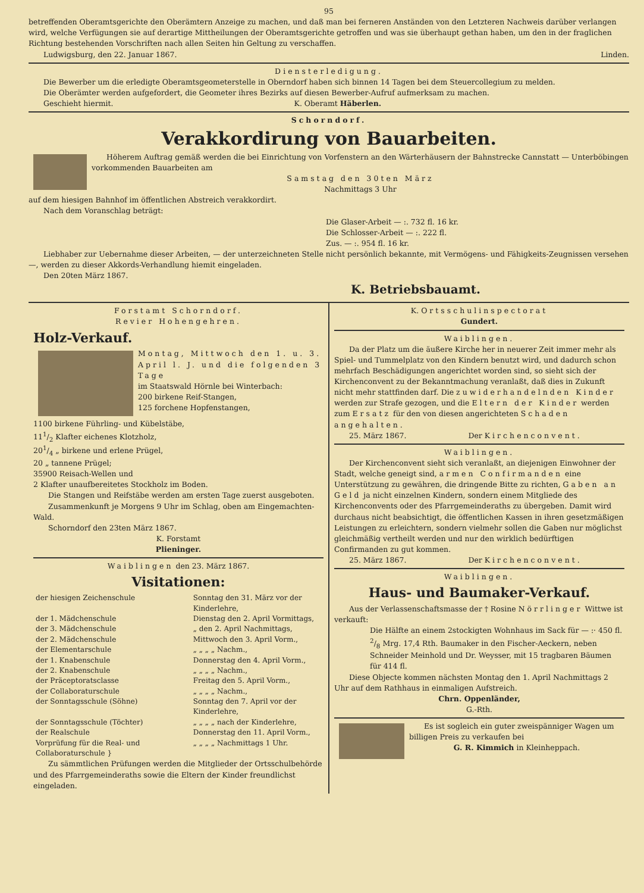95
betreffenden Oberamtsgerichte den Oberämtern Anzeige zu machen, und daß man bei ferneren Anständen von den Letzteren Nachweis darüber verlangen wird, welche Verfügungen sie auf derartige Mittheilungen der Oberamtsgerichte getroffen und was sie überhaupt gethan haben, um den in der fraglichen Richtung bestehenden Vorschriften nach allen Seiten hin Geltung zu verschaffen.
Ludwigsburg, den 22. Januar 1867. Linden.
Diensterledigung.
Die Bewerber um die erledigte Oberamtsgeometerstelle in Oberndorf haben sich binnen 14 Tagen bei dem Steuercollegium zu melden.
Die Oberämter werden aufgefordert, die Geometer ihres Bezirks auf diesen Bewerber-Aufruf aufmerksam zu machen.
Geschieht hiermit. K. Oberamt Häberlen.
Schorndorf.
Verakkordirung von Bauarbeiten.
Höherem Auftrag gemäß werden die bei Einrichtung von Vorfenstern an den Wärterhäusern der Bahnstrecke Cannstatt — Unterböbingen vorkommenden Bauarbeiten am
Samstag den 30ten März
Nachmittags 3 Uhr
auf dem hiesigen Bahnhof im öffentlichen Abstreich verakkordirt.
Nach dem Voranschlag beträgt:
Die Glaser-Arbeit — :. 732 fl. 16 kr.
Die Schlosser-Arbeit — :. 222 fl.
Zus. — :. 954 fl. 16 kr.
Liebhaber zur Uebernahme dieser Arbeiten, — der unterzeichneten Stelle nicht persönlich bekannte, mit Vermögens- und Fähigkeits-Zeugnissen versehen —, werden zu dieser Akkords-Verhandlung hiemit eingeladen.
Den 20ten März 1867.
K. Betriebsbauamt.
Forstamt Schorndorf.
Revier Hohengehren.
Holz-Verkauf.
Montag, Mittwoch den 1. u. 3. April l. J. und die folgenden 3 Tage
im Staatswald Hörnle bei Winterbach:
200 birkene Reif-Stangen,
125 forchene Hopfenstangen,
1100 birkene Führling- und Kübelstäbe,
111/2 Klafter eichenes Klotzholz,
201/4 „ birkene und erlene Prügel,
20 „ tannene Prügel;
35900 Reisach-Wellen und
2 Klafter unaufbereitetes Stockholz im Boden.
Die Stangen und Reifstäbe werden am ersten Tage zuerst ausgeboten.
Zusammenkunft je Morgens 9 Uhr im Schlag, oben am Eingemachten-Wald.
Schorndorf den 23ten März 1867.
K. Forstamt
Plieninger.
Waiblingen den 23. März 1867.
Visitationen:
| der hiesigen Zeichenschule | Sonntag den 31. März vor der Kinderlehre, |
| der 1. Mädchenschule | Dienstag den 2. April Vormittags, |
| der 3. Mädchenschule | „ den 2. April Nachmittags, |
| der 2. Mädchenschule | Mittwoch den 3. April Vorm., |
| der Elementarschule | „ „ „ „ Nachm., |
| der 1. Knabenschule | Donnerstag den 4. April Vorm., |
| der 2. Knabenschule | „ „ „ „ Nachm., |
| der Präceptoratsclasse | Freitag den 5. April Vorm., |
| der Collaboraturschule | „ „ „ „ Nachm., |
| der Sonntagsschule (Söhne) | Sonntag den 7. April vor der Kinderlehre, |
| der Sonntagsschule (Töchter) | „ „ „ „ nach der Kinderlehre, |
| der Realschule | Donnerstag den 11. April Vorm., |
| Vorprüfung für die Real- und Collaboraturschule } | „ „ „ „ Nachmittags 1 Uhr. |
Zu sämmtlichen Prüfungen werden die Mitglieder der Ortsschulbehörde und des Pfarrgemeinderaths sowie die Eltern der Kinder freundlichst eingeladen.
K. Ortsschulinspectorat
Gundert.
Waiblingen.
Da der Platz um die äußere Kirche her in neuerer Zeit immer mehr als Spiel- und Tummelplatz von den Kindern benutzt wird, und dadurch schon mehrfach Beschädigungen angerichtet worden sind, so sieht sich der Kirchenconvent zu der Bekanntmachung veranlaßt, daß dies in Zukunft nicht mehr stattfinden darf. Die zuwiderhandelnden Kinder werden zur Strafe gezogen, und die Eltern der Kinder werden zum Ersatz für den von diesen angerichteten Schaden angehalten.
25. März 1867. Der Kirchenconvent.
Waiblingen.
Der Kirchenconvent sieht sich veranlaßt, an diejenigen Einwohner der Stadt, welche geneigt sind, armen Confirmanden eine Unterstützung zu gewähren, die dringende Bitte zu richten, Gaben an Geld ja nicht einzelnen Kindern, sondern einem Mitgliede des Kirchenconvents oder des Pfarrgemeinderaths zu übergeben. Damit wird durchaus nicht beabsichtigt, die öffentlichen Kassen in ihren gesetzmäßigen Leistungen zu erleichtern, sondern vielmehr sollen die Gaben nur möglichst gleichmäßig vertheilt werden und nur den wirklich bedürftigen Confirmanden zu gut kommen.
25. März 1867. Der Kirchenconvent.
Waiblingen.
Haus- und Baumaker-Verkauf.
Aus der Verlassenschaftsmasse der † Rosine Nörrlinger Wittwe ist verkauft:
Die Hälfte an einem 2stockigten Wohnhaus im Sack für — :· 450 fl.
2/8 Mrg. 17,4 Rth. Baumaker in den Fischer-Aeckern, neben Schneider Meinhold und Dr. Weysser, mit 15 tragbaren Bäumen für 414 fl.
Diese Objecte kommen nächsten Montag den 1. April Nachmittags 2 Uhr auf dem Rathhaus in einmaligen Aufstreich.
Chrn. Oppenländer,
G.-Rth.
Es ist sogleich ein guter zweispänniger Wagen um billigen Preis zu verkaufen bei
G. R. Kimmich in Kleinheppach.